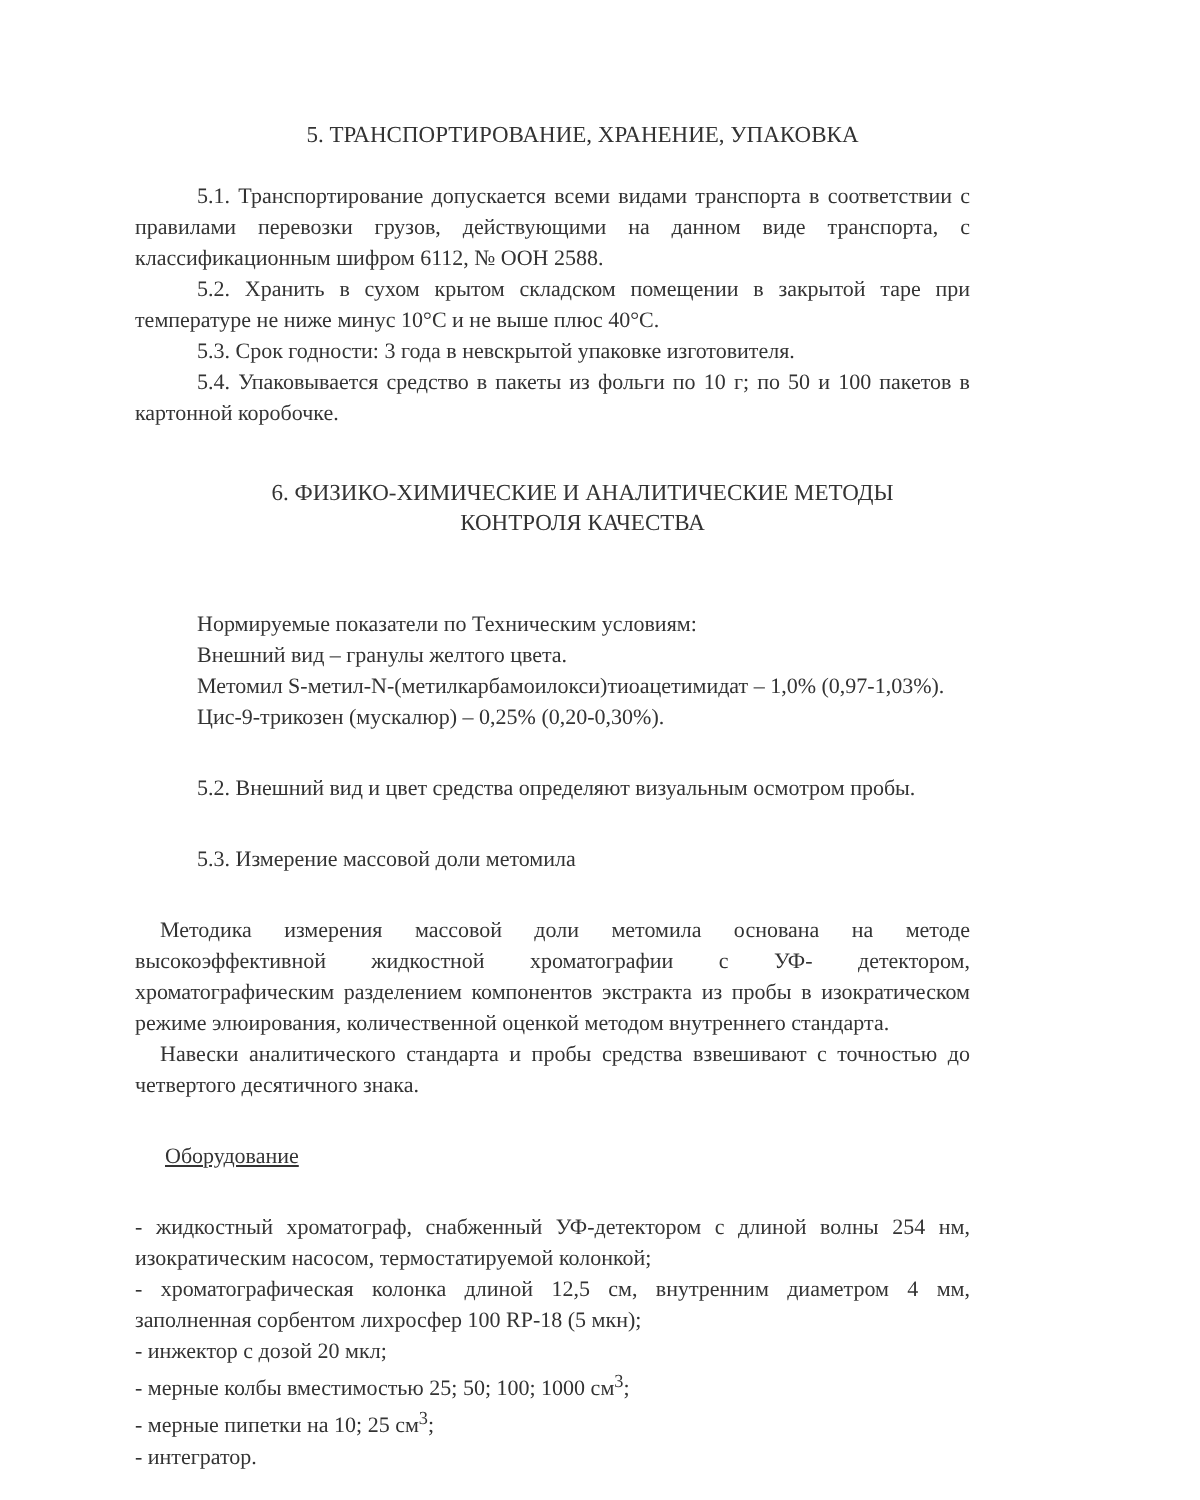5. ТРАНСПОРТИРОВАНИЕ, ХРАНЕНИЕ, УПАКОВКА
5.1. Транспортирование допускается всеми видами транспорта в соответствии с правилами перевозки грузов, действующими на данном виде транспорта, с классификационным шифром 6112, № ООН 2588.
5.2. Хранить в сухом крытом складском помещении в закрытой таре при температуре не ниже минус 10°С и не выше плюс 40°С.
5.3. Срок годности: 3 года в невскрытой упаковке изготовителя.
5.4. Упаковывается средство в пакеты из фольги по 10 г; по 50 и 100 пакетов в картонной коробочке.
6. ФИЗИКО-ХИМИЧЕСКИЕ И АНАЛИТИЧЕСКИЕ МЕТОДЫ
КОНТРОЛЯ КАЧЕСТВА
Нормируемые показатели по Техническим условиям:
Внешний вид – гранулы желтого цвета.
Метомил S-метил-N-(метилкарбамоилокси)тиоацетимидат – 1,0% (0,97-1,03%).
Цис-9-трикозен (мускалюр) – 0,25% (0,20-0,30%).
5.2. Внешний вид и цвет средства определяют визуальным осмотром пробы.
5.3. Измерение массовой доли метомила
Методика измерения массовой доли метомила основана на методе высокоэффективной жидкостной хроматографии с УФ- детектором, хроматографическим разделением компонентов экстракта из пробы в изократическом режиме элюирования, количественной оценкой методом внутреннего стандарта.
Навески аналитического стандарта и пробы средства взвешивают с точностью до четвертого десятичного знака.
Оборудование
- жидкостный хроматограф, снабженный УФ-детектором с длиной волны 254 нм, изократическим насосом, термостатируемой колонкой;
- хроматографическая колонка длиной 12,5 см, внутренним диаметром 4 мм, заполненная сорбентом лихросфер 100 RP-18 (5 мкн);
- инжектор с дозой 20 мкл;
- мерные колбы вместимостью 25; 50; 100; 1000 см<sup>3</sup>;
- мерные пипетки на 10; 25 см<sup>3</sup>;
- интегратор.